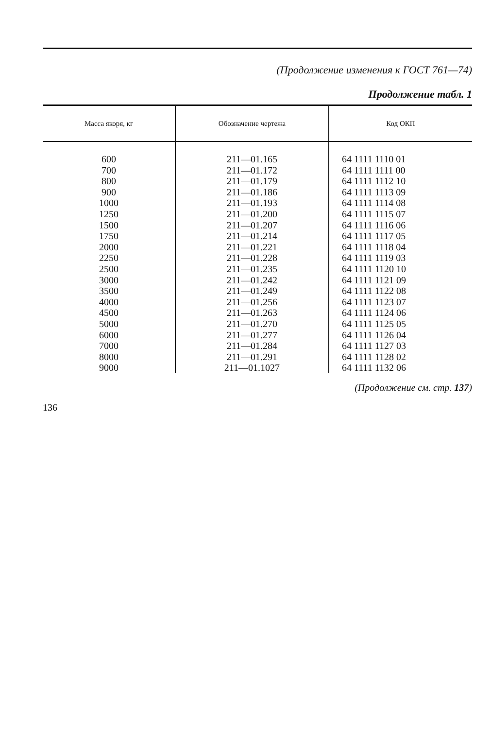(Продолжение изменения к ГОСТ 761—74)
Продолжение табл. 1
| Масса якоря, кг | Обозначение чертежа | Код ОКП |
| --- | --- | --- |
| 600 700 800 900 1000 1250 1500 1750 2000 2250 2500 3000 3500 4000 4500 5000 6000 7000 8000 9000 | 211—01.165 211—01.172 211—01.179 211—01.186 211—01.193 211—01.200 211—01.207 211—01.214 211—01.221 211—01.228 211—01.235 211—01.242 211—01.249 211—01.256 211—01.263 211—01.270 211—01.277 211—01.284 211—01.291 211—01.1027 | 64 1111 1110 01 64 1111 1111 00 64 1111 1112 10 64 1111 1113 09 64 1111 1114 08 64 1111 1115 07 64 1111 1116 06 64 1111 1117 05 64 1111 1118 04 64 1111 1119 03 64 1111 1120 10 64 1111 1121 09 64 1111 1122 08 64 1111 1123 07 64 1111 1124 06 64 1111 1125 05 64 1111 1126 04 64 1111 1127 03 64 1111 1128 02 64 1111 1132 06 |
(Продолжение см. стр. 137)
136